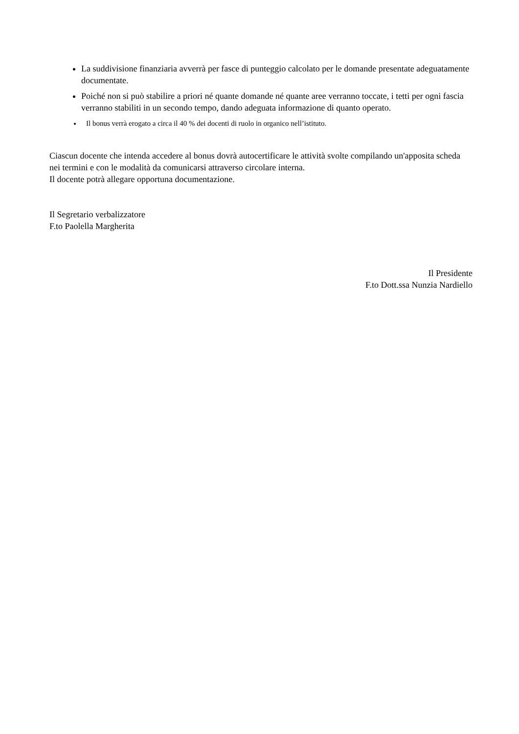La suddivisione finanziaria avverrà per fasce di punteggio calcolato per le domande presentate adeguatamente documentate.
Poiché non si può stabilire a priori né quante domande né quante aree verranno toccate, i tetti per ogni fascia verranno stabiliti in un secondo tempo, dando adeguata informazione di quanto operato.
Il bonus verrà erogato a circa il 40 % dei docenti di ruolo in organico nell’istituto.
Ciascun docente che intenda accedere al bonus dovrà autocertificare le attività svolte compilando un'apposita scheda nei termini e con le modalità da comunicarsi attraverso circolare interna.
Il docente potrà allegare opportuna documentazione.
Il Segretario verbalizzatore
F.to Paolella Margherita
Il Presidente
F.to Dott.ssa Nunzia Nardiello